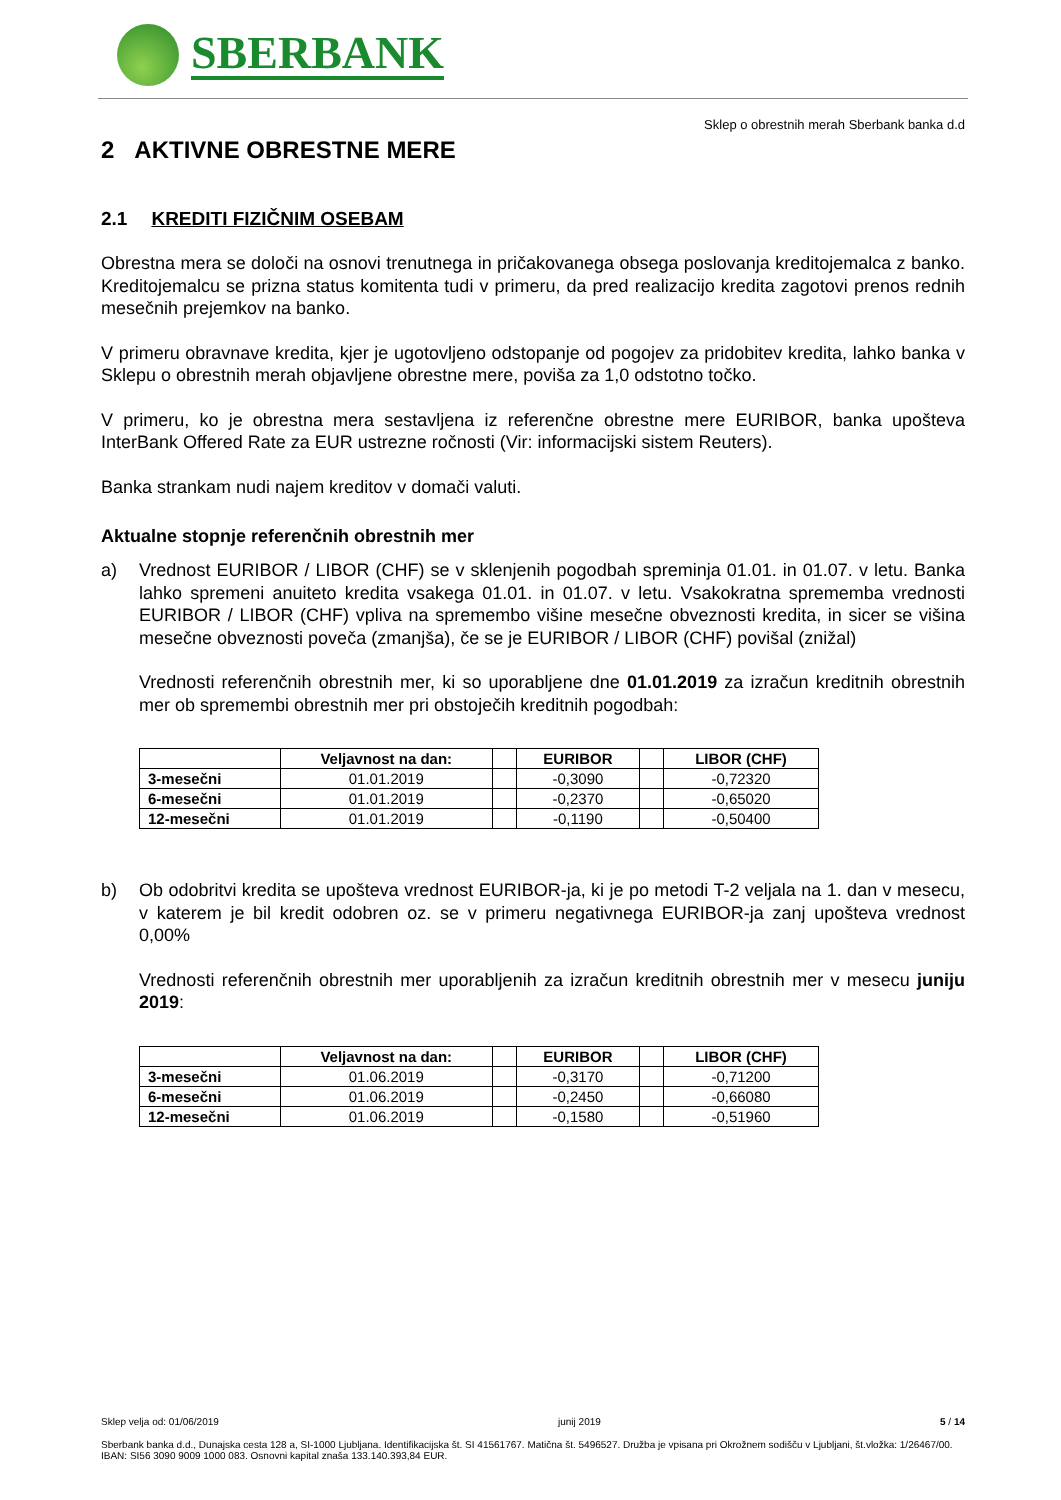SBERBANK
Sklep o obrestnih merah Sberbank banka d.d
2 AKTIVNE OBRESTNE MERE
2.1 KREDITI FIZIČNIM OSEBAM
Obrestna mera se določi na osnovi trenutnega in pričakovanega obsega poslovanja kreditojemalca z banko. Kreditojemalcu se prizna status komitenta tudi v primeru, da pred realizacijo kredita zagotovi prenos rednih mesečnih prejemkov na banko.
V primeru obravnave kredita, kjer je ugotovljeno odstopanje od pogojev za pridobitev kredita, lahko banka v Sklepu o obrestnih merah objavljene obrestne mere, poviša za 1,0 odstotno točko.
V primeru, ko je obrestna mera sestavljena iz referenčne obrestne mere EURIBOR, banka upošteva InterBank Offered Rate za EUR ustrezne ročnosti (Vir: informacijski sistem Reuters).
Banka strankam nudi najem kreditov v domači valuti.
Aktualne stopnje referenčnih obrestnih mer
a)
Vrednost EURIBOR / LIBOR (CHF) se v sklenjenih pogodbah spreminja 01.01. in 01.07. v letu. Banka lahko spremeni anuiteto kredita vsakega 01.01. in 01.07. v letu. Vsakokratna sprememba vrednosti EURIBOR / LIBOR (CHF) vpliva na spremembo višine mesečne obveznosti kredita, in sicer se višina mesečne obveznosti poveča (zmanjša), če se je EURIBOR / LIBOR (CHF) povišal (znižal)
Vrednosti referenčnih obrestnih mer, ki so uporabljene dne 01.01.2019 za izračun kreditnih obrestnih mer ob spremembi obrestnih mer pri obstoječih kreditnih pogodbah:
| | Veljavnost na dan: | | EURIBOR | | LIBOR (CHF) |
| --- | --- | --- | --- | --- | --- |
| 3-mesečni | 01.01.2019 | | -0,3090 | | -0,72320 |
| 6-mesečni | 01.01.2019 | | -0,2370 | | -0,65020 |
| 12-mesečni | 01.01.2019 | | -0,1190 | | -0,50400 |
b)
Ob odobritvi kredita se upošteva vrednost EURIBOR-ja, ki je po metodi T-2 veljala na 1. dan v mesecu, v katerem je bil kredit odobren oz. se v primeru negativnega EURIBOR-ja zanj upošteva vrednost 0,00%
Vrednosti referenčnih obrestnih mer uporabljenih za izračun kreditnih obrestnih mer v mesecu juniju 2019:
| | Veljavnost na dan: | | EURIBOR | | LIBOR (CHF) |
| --- | --- | --- | --- | --- | --- |
| 3-mesečni | 01.06.2019 | | -0,3170 | | -0,71200 |
| 6-mesečni | 01.06.2019 | | -0,2450 | | -0,66080 |
| 12-mesečni | 01.06.2019 | | -0,1580 | | -0,51960 |
Sklep velja od: 01/06/2019 junij 2019 5 / 14
Sberbank banka d.d., Dunajska cesta 128 a, SI-1000 Ljubljana. Identifikacijska št. SI 41561767. Matična št. 5496527. Družba je vpisana pri Okrožnem sodišču v Ljubljani, št.vložka: 1/26467/00. IBAN: SI56 3090 9009 1000 083. Osnovni kapital znaša 133.140.393,84 EUR.